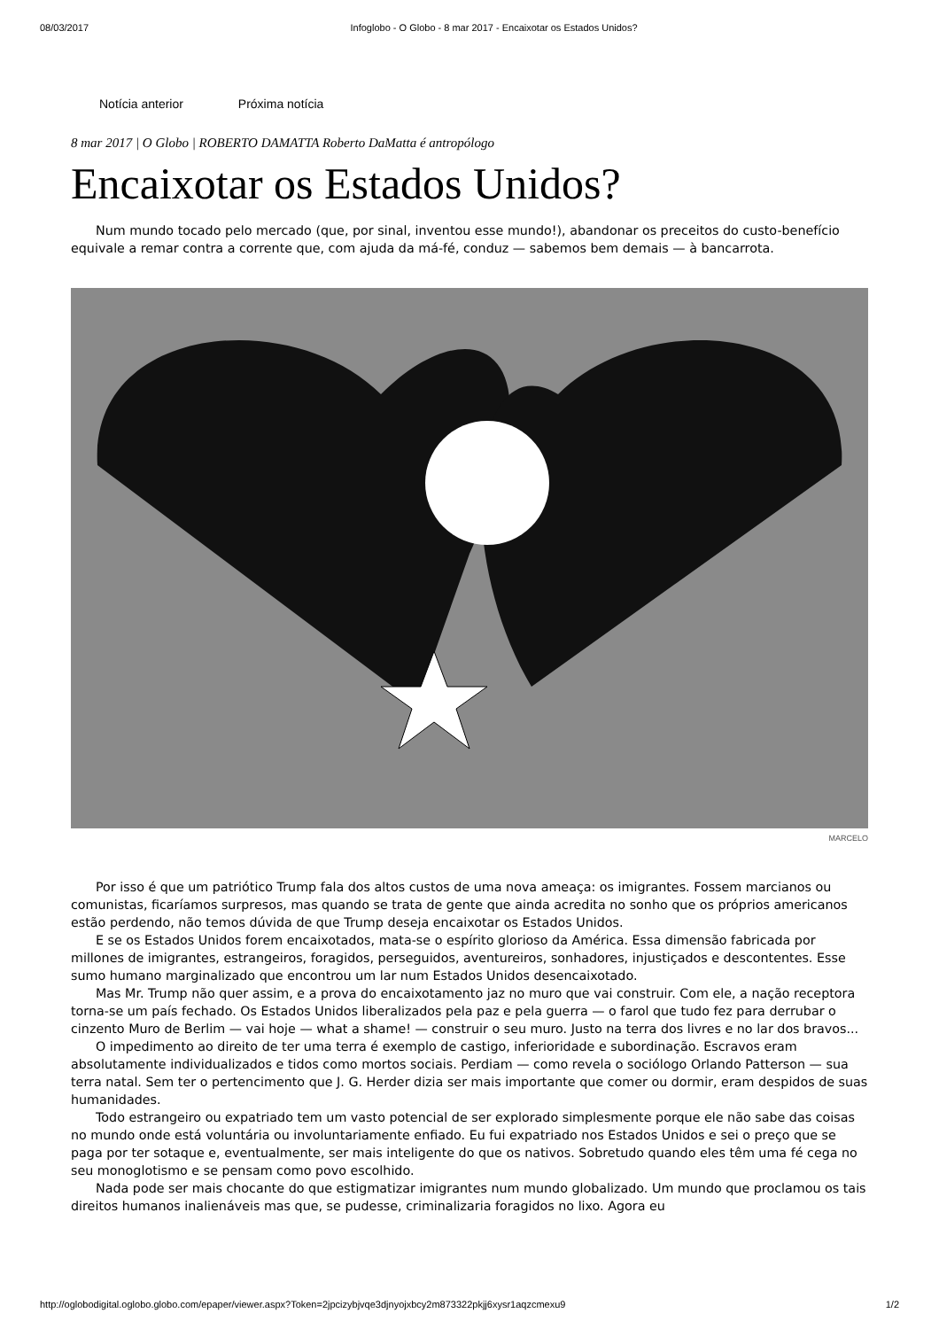08/03/2017 Infoglobo - O Globo - 8 mar 2017 - Encaixotar os Estados Unidos?
Notícia anterior Próxima notícia
8 mar 2017 | O Globo | ROBERTO DAMATTA Roberto DaMatta é antropólogo
Encaixotar os Estados Unidos?
Num mundo tocado pelo mercado (que, por sinal, inventou esse mundo!), abandonar os preceitos do custo-benefício equivale a remar contra a corrente que, com ajuda da má-fé, conduz — sabemos bem demais — à bancarrota.
MARCELO
Por isso é que um patriótico Trump fala dos altos custos de uma nova ameaça: os imigrantes. Fossem marcianos ou comunistas, ficaríamos surpresos, mas quando se trata de gente que ainda acredita no sonho que os próprios americanos estão perdendo, não temos dúvida de que Trump deseja encaixotar os Estados Unidos.
E se os Estados Unidos forem encaixotados, mata-se o espírito glorioso da América. Essa dimensão fabricada por millones de imigrantes, estrangeiros, foragidos, perseguidos, aventureiros, sonhadores, injustiçados e descontentes. Esse sumo humano marginalizado que encontrou um lar num Estados Unidos desencaixotado.
Mas Mr. Trump não quer assim, e a prova do encaixotamento jaz no muro que vai construir. Com ele, a nação receptora torna-se um país fechado. Os Estados Unidos liberalizados pela paz e pela guerra — o farol que tudo fez para derrubar o cinzento Muro de Berlim — vai hoje — what a shame! — construir o seu muro. Justo na terra dos livres e no lar dos bravos...
O impedimento ao direito de ter uma terra é exemplo de castigo, inferioridade e subordinação. Escravos eram absolutamente individualizados e tidos como mortos sociais. Perdiam — como revela o sociólogo Orlando Patterson — sua terra natal. Sem ter o pertencimento que J. G. Herder dizia ser mais importante que comer ou dormir, eram despidos de suas humanidades.
Todo estrangeiro ou expatriado tem um vasto potencial de ser explorado simplesmente porque ele não sabe das coisas no mundo onde está voluntária ou involuntariamente enfiado. Eu fui expatriado nos Estados Unidos e sei o preço que se paga por ter sotaque e, eventualmente, ser mais inteligente do que os nativos. Sobretudo quando eles têm uma fé cega no seu monoglotismo e se pensam como povo escolhido.
Nada pode ser mais chocante do que estigmatizar imigrantes num mundo globalizado. Um mundo que proclamou os tais direitos humanos inalienáveis mas que, se pudesse, criminalizaria foragidos no lixo. Agora eu
http://oglobodigital.oglobo.globo.com/epaper/viewer.aspx?Token=2jpcizybjvqe3djnyojxbcy2m873322pkjj6xysr1aqzcmexu9 1/2